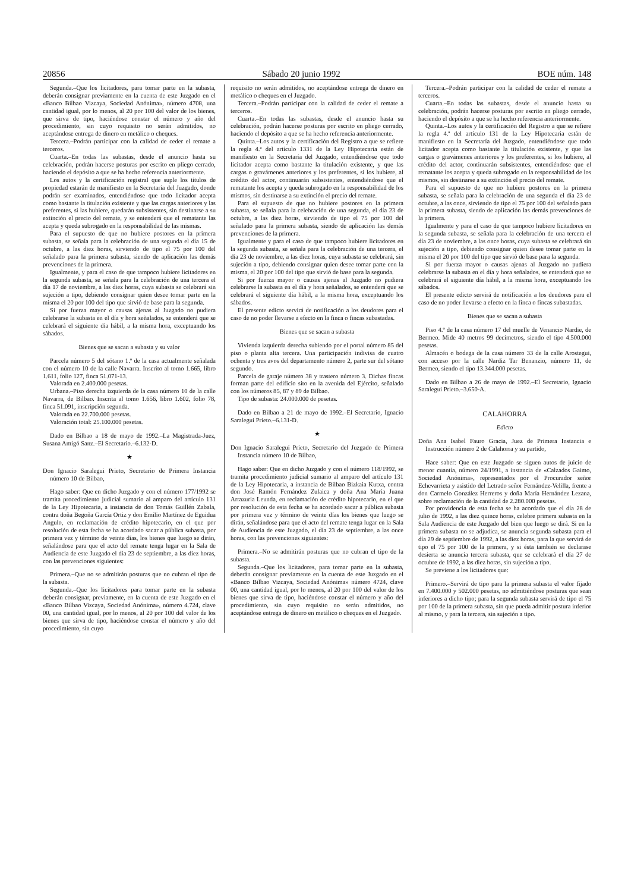20856 Sábado 20 junio 1992 BOE núm. 148
Segunda.–Que los licitadores, para tomar parte en la subasta, deberán consignar previamente en la cuenta de este Juzgado en el «Banco Bilbao Vizcaya, Sociedad Anónima», número 4708, una cantidad igual, por lo menos, al 20 por 100 del valor de los bienes, que sirva de tipo, haciéndose constar el número y año del procedimiento, sin cuyo requisito no serán admitidos, no aceptándose entrega de dinero en metálico o cheques.
Tercera.–Podrán participar con la calidad de ceder el remate a terceros.
Cuarta.–En todas las subastas, desde el anuncio hasta su celebración, podrán hacerse posturas por escrito en pliego cerrado, haciendo el depósito a que se ha hecho referencia anteriormente.
Los autos y la certificación registral que suple los títulos de propiedad estarán de manifiesto en la Secretaría del Juzgado, donde podrán ser examinados, entendiéndose que todo licitador acepta como bastante la titulación existente y que las cargas anteriores y las preferentes, si las hubiere, quedarán subsistentes, sin destinarse a su extinción el precio del remate, y se entenderá que el rematante las acepta y queda subrogado en la responsabilidad de las mismas.
Para el supuesto de que no hubiere postores en la primera subasta, se señala para la celebración de una segunda el día 15 de octubre, a las diez horas, sirviendo de tipo el 75 por 100 del señalado para la primera subasta, siendo de aplicación las demás prevenciones de la primera.
Igualmente, y para el caso de que tampoco hubiere licitadores en la segunda subasta, se señala para la celebración de una tercera el día 17 de noviembre, a las diez horas, cuya subasta se celebrará sin sujeción a tipo, debiendo consignar quien desee tomar parte en la misma el 20 por 100 del tipo que sirvió de base para la segunda.
Si por fuerza mayor o causas ajenas al Juzgado no pudiera celebrarse la subasta en el día y hora señalados, se entenderá que se celebrará el siguiente día hábil, a la misma hora, exceptuando los sábados.
Bienes que se sacan a subasta y su valor
Parcela número 5 del sótano 1.º de la casa actualmente señalada con el número 10 de la calle Navarra. Inscrito al tomo 1.665, libro 1.611, folio 127, finca 51.071-13.
Valorada en 2.400.000 pesetas.
Urbana.–Piso derecha izquierda de la casa número 10 de la calle Navarra, de Bilbao. Inscrita al tomo 1.656, libro 1.602, folio 78, finca 51.091, inscripción segunda.
Valorada en 22.700.000 pesetas.
Valoración total: 25.100.000 pesetas.
Dado en Bilbao a 18 de mayo de 1992.–La Magistrada-Juez, Susana Amigó Sanz.–El Secretario.–6.132-D.
★
Don Ignacio Saralegui Prieto, Secretario de Primera Instancia número 10 de Bilbao,
Hago saber: Que en dicho Juzgado y con el número 177/1992 se tramita procedimiento judicial sumario al amparo del artículo 131 de la Ley Hipotecaria, a instancia de don Tomás Guillén Zabala, contra doña Begoña García Ortiz y don Emilio Martínez de Eguidua Angulo, en reclamación de crédito hipotecario, en el que por resolución de esta fecha se ha acordado sacar a pública subasta, por primera vez y término de veinte días, los bienes que luego se dirán, señalándose para que el acto del remate tenga lugar en la Sala de Audiencia de este Juzgado el día 23 de septiembre, a las diez horas, con las prevenciones siguientes:
Primera.–Que no se admitirán posturas que no cubran el tipo de la subasta.
Segunda.–Que los licitadores para tomar parte en la subasta deberán consignar, previamente, en la cuenta de este Juzgado en el «Banco Bilbao Vizcaya, Sociedad Anónima», número 4.724, clave 00, una cantidad igual, por lo menos, al 20 por 100 del valor de los bienes que sirva de tipo, haciéndose constar el número y año del procedimiento, sin cuyo
requisito no serán admitidos, no aceptándose entrega de dinero en metálico o cheques en el Juzgado.
Tercera.–Podrán participar con la calidad de ceder el remate a terceros.
Cuarta.–En todas las subastas, desde el anuncio hasta su celebración, podrán hacerse posturas por escrito en pliego cerrado, haciendo el depósito a que se ha hecho referencia anteriormente.
Quinta.–Los autos y la certificación del Registro a que se refiere la regla 4.ª del artículo 1331 de la Ley Hipotecaria están de manifiesto en la Secretaría del Juzgado, entendiéndose que todo licitador acepta como bastante la titulación existente, y que las cargas o gravámenes anteriores y los preferentes, si los hubiere, al crédito del actor, continuarán subsistentes, entendiéndose que el rematante los acepta y queda subrogado en la responsabilidad de los mismos, sin destinarse a su extinción el precio del remate.
Para el supuesto de que no hubiere postores en la primera subasta, se señala para la celebración de una segunda, el día 23 de octubre, a las diez horas, sirviendo de tipo el 75 por 100 del señalado para la primera subasta, siendo de aplicación las demás prevenciones de la primera.
Igualmente y para el caso de que tampoco hubiere licitadores en la segunda subasta, se señala para la celebración de una tercera, el día 23 de noviembre, a las diez horas, cuya subasta se celebrará, sin sujeción a tipo, debiendo consignar quien desee tomar parte con la misma, el 20 por 100 del tipo que sirvió de base para la segunda.
Si por fuerza mayor o causas ajenas al Juzgado no pudiera celebrarse la subasta en el día y hora señalados, se entenderá que se celebrará el siguiente día hábil, a la misma hora, exceptuando los sábados.
El presente edicto servirá de notificación a los deudores para el caso de no poder llevarse a efecto en la finca o fincas subastadas.
Bienes que se sacan a subasta
Vivienda izquierda derecha subiendo por el portal número 85 del piso o planta alta tercera. Una participación indivisa de cuatro ochenta y tres avos del departamento número 2, parte sur del sótano segundo.
Parcela de garaje número 38 y trastero número 3. Dichas fincas forman parte del edificio sito en la avenida del Ejército, señalado con los números 85, 87 y 89 de Bilbao.
Tipo de subasta: 24.000.000 de pesetas.
Dado en Bilbao a 21 de mayo de 1992.–El Secretario, Ignacio Saralegui Prieto.–6.131-D.
★
Don Ignacio Saralegui Prieto, Secretario del Juzgado de Primera Instancia número 10 de Bilbao,
Hago saber: Que en dicho Juzgado y con el número 118/1992, se tramita procedimiento judicial sumario al amparo del artículo 131 de la Ley Hipotecaria, a instancia de Bilbao Bizkaia Kutxa, contra don José Ramón Fernández Zulaica y doña Ana María Juana Arrazuria Leunda, en reclamación de crédito hipotecario, en el que por resolución de esta fecha se ha acordado sacar a pública subasta por primera vez y término de veinte días los bienes que luego se dirán, señalándose para que el acto del remate tenga lugar en la Sala de Audiencia de este Juzgado, el día 23 de septiembre, a las once horas, con las prevenciones siguientes:
Primera.–No se admitirán posturas que no cubran el tipo de la subasta.
Segunda.–Que los licitadores, para tomar parte en la subasta, deberán consignar previamente en la cuenta de este Juzgado en el «Banco Bilbao Vizcaya, Sociedad Anónima» número 4724, clave 00, una cantidad igual, por lo menos, al 20 por 100 del valor de los bienes que sirva de tipo, haciéndose constar el número y año del procedimiento, sin cuyo requisito no serán admitidos, no aceptándose entrega de dinero en metálico o cheques en el Juzgado.
Tercera.–Podrán participar con la calidad de ceder el remate a terceros.
Cuarta.–En todas las subastas, desde el anuncio hasta su celebración, podrán hacerse posturas por escrito en pliego cerrado, haciendo el depósito a que se ha hecho referencia anteriormente.
Quinta.–Los autos y la certificación del Registro a que se refiere la regla 4.ª del artículo 131 de la Ley Hipotecaria están de manifiesto en la Secretaría del Juzgado, entendiéndose que todo licitador acepta como bastante la titulación existente, y que las cargas o gravámenes anteriores y los preferentes, si los hubiere, al crédito del actor, continuarán subsistentes, entendiéndose que el rematante los acepta y queda subrogado en la responsabilidad de los mismos, sin destinarse a su extinción el precio del remate.
Para el supuesto de que no hubiere postores en la primera subasta, se señala para la celebración de una segunda el día 23 de octubre, a las once, sirviendo de tipo el 75 por 100 del señalado para la primera subasta, siendo de aplicación las demás prevenciones de la primera.
Igualmente y para el caso de que tampoco hubiere licitadores en la segunda subasta, se señala para la celebración de una tercera el día 23 de noviembre, a las once horas, cuya subasta se celebrará sin sujeción a tipo, debiendo consignar quien desee tomar parte en la misma el 20 por 100 del tipo que sirvió de base para la segunda.
Si por fuerza mayor o causas ajenas al Juzgado no pudiera celebrarse la subasta en el día y hora señalados, se entenderá que se celebrará el siguiente día hábil, a la misma hora, exceptuando los sábados.
El presente edicto servirá de notificación a los deudores para el caso de no poder llevarse a efecto en la finca o fincas subastadas.
Bienes que se sacan a subasta
Piso 4.º de la casa número 17 del muelle de Venancio Nardie, de Bermeo. Mide 40 metros 99 decímetros, siendo el tipo 4.500.000 pesetas.
Almacén o bodega de la casa número 33 de la calle Arostegui, con acceso por la calle Nardiz Tar Benanzio, número 11, de Bermeo, siendo el tipo 13.344.000 pesetas.
Dado en Bilbao a 26 de mayo de 1992.–El Secretario, Ignacio Saralegui Prieto.–3.650-A.
CALAHORRA
Edicto
Doña Ana Isabel Fauro Gracia, Juez de Primera Instancia e Instrucción número 2 de Calahorra y su partido,
Hace saber: Que en este Juzgado se siguen autos de juicio de menor cuantía, número 24/1991, a instancia de «Calzados Gaimo, Sociedad Anónima», representados por el Procurador señor Echevarrieta y asistido del Letrado señor Fernández-Velilla, frente a don Carmelo González Herreros y doña María Hernández Lezana, sobre reclamación de la cantidad de 2.280.000 pesetas.
Por providencia de esta fecha se ha acordado que el día 28 de julio de 1992, a las diez quince horas, celebre primera subasta en la Sala Audiencia de este Juzgado del bien que luego se dirá. Si en la primera subasta no se adjudica, se anuncia segunda subasta para el día 29 de septiembre de 1992, a las diez horas, para la que servirá de tipo el 75 por 100 de la primera, y si ésta también se declarase desierta se anuncia tercera subasta, que se celebrará el día 27 de octubre de 1992, a las diez horas, sin sujeción a tipo.
Se previene a los licitadores que:
Primero.–Servirá de tipo para la primera subasta el valor fijado en 7.400.000 y 502.000 pesetas, no admitiéndose posturas que sean inferiores a dicho tipo; para la segunda subasta servirá de tipo el 75 por 100 de la primera subasta, sin que pueda admitir postura inferior al mismo, y para la tercera, sin sujeción a tipo.